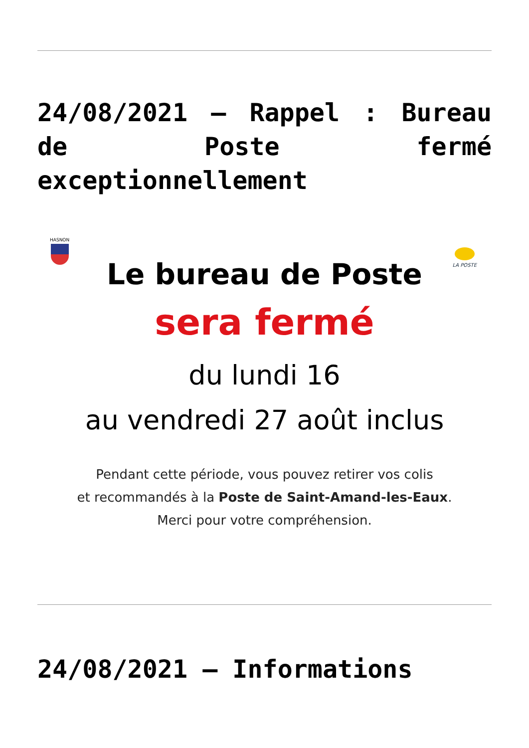24/08/2021 – Rappel : Bureau de Poste fermé exceptionnellement
HASNON
LA POSTE
Le bureau de Poste
sera fermé
du lundi 16
au vendredi 27 août inclus
Pendant cette période, vous pouvez retirer vos colis
et recommandés à la Poste de Saint-Amand-les-Eaux.
Merci pour votre compréhension.
24/08/2021 – Informations